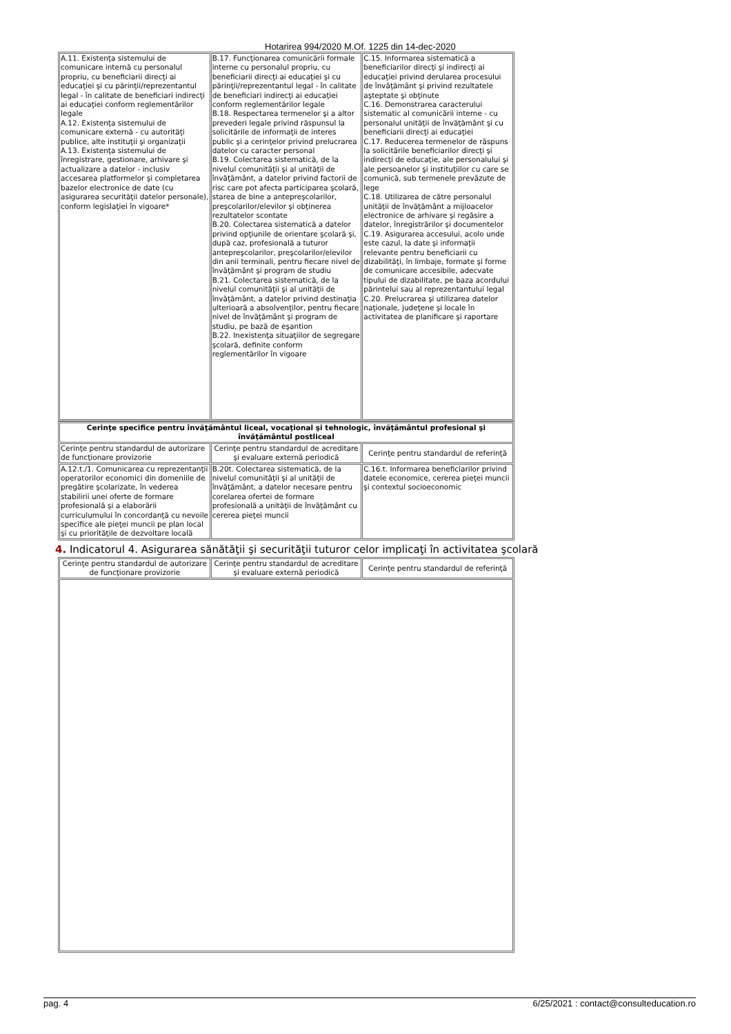Hotarirea 994/2020 M.Of. 1225 din 14-dec-2020
| A.11. Existenţa sistemului de comunicare internă cu personalul propriu, cu beneficiarii direcţi ai educaţiei şi cu părinţii/reprezentantul legal - în calitate de beneficiari indirecţi ai educaţiei conform reglementărilor legale A.12. Existenţa sistemului de comunicare externă - cu autorităţi publice, alte instituţii şi organizaţii A.13. Existenţa sistemului de înregistrare, gestionare, arhivare şi actualizare a datelor - inclusiv accesarea platformelor şi completarea bazelor electronice de date (cu asigurarea securităţii datelor personale), conform legislaţiei în vigoare* | B.17. Funcţionarea comunicării formale interne cu personalul propriu, cu beneficiarii direcţi ai educaţiei şi cu părinţii/reprezentantul legal - în calitate de beneficiari indirecţi ai educaţiei conform reglementărilor legale B.18. Respectarea termenelor şi a altor prevederi legale privind răspunsul la solicitările de informaţii de interes public şi a cerinţelor privind prelucrarea datelor cu caracter personal B.19. Colectarea sistematică, de la nivelul comunităţii şi al unităţii de învăţământ, a datelor privind factorii de risc care pot afecta participarea şcolară, starea de bine a antepreşcolarilor, preşcolarilor/elevilor şi obţinerea rezultatelor scontate B.20. Colectarea sistematică a datelor privind opţiunile de orientare şcolară şi, după caz, profesională a tuturor antepreşcolarilor, preşcolarilor/elevilor din anii terminali, pentru fiecare nivel de învăţământ şi program de studiu B.21. Colectarea sistematică, de la nivelul comunităţii şi al unităţii de învăţământ, a datelor privind destinaţia ulterioară a absolvenţilor, pentru fiecare nivel de învăţământ şi program de studiu, pe bază de eşantion B.22. Inexistenţa situaţiilor de segregare şcolară, definite conform reglementărilor în vigoare | C.15. Informarea sistematică a beneficiarilor direcţi şi indirecţi ai educaţiei privind derularea procesului de învăţământ şi privind rezultatele aşteptate şi obţinute C.16. Demonstrarea caracterului sistematic al comunicării interne - cu personalul unităţii de învăţământ şi cu beneficiarii direcţi ai educaţiei C.17. Reducerea termenelor de răspuns la solicitările beneficiarilor direcţi şi indirecţi de educaţie, ale personalului şi ale persoanelor şi instituţiilor cu care se comunică, sub termenele prevăzute de lege C.18. Utilizarea de către personalul unităţii de învăţământ a mijloacelor electronice de arhivare şi regăsire a datelor, înregistrărilor şi documentelor C.19. Asigurarea accesului, acolo unde este cazul, la date şi informaţii relevante pentru beneficiarii cu dizabilităţi, în limbaje, formate şi forme de comunicare accesibile, adecvate tipului de dizabilitate, pe baza acordului părintelui sau al reprezentantului legal C.20. Prelucrarea şi utilizarea datelor naţionale, judeţene şi locale în activitatea de planificare şi raportare |
| Cerinţe specifice pentru învăţământul liceal, vocaţional şi tehnologic, învăţământul profesional şi învăţământul postliceal | | |
| Cerinţe pentru standardul de autorizare de funcţionare provizorie | Cerinţe pentru standardul de acreditare şi evaluare externă periodică | Cerinţe pentru standardul de referinţă |
| A.12.t./1. Comunicarea cu reprezentanţii operatorilor economici din domeniile de pregătire şcolarizate, în vederea stabilirii unei oferte de formare profesională şi a elaborării curriculumului în concordanţă cu nevoile specifice ale pieţei muncii pe plan local şi cu priorităţile de dezvoltare locală | B.20t. Colectarea sistematică, de la nivelul comunităţii şi al unităţii de învăţământ, a datelor necesare pentru corelarea ofertei de formare profesională a unităţii de învăţământ cu cererea pieţei muncii | C.16.t. Informarea beneficiarilor privind datele economice, cererea pieţei muncii şi contextul socioeconomic |
4. Indicatorul 4. Asigurarea sănătăţii şi securităţii tuturor celor implicaţi în activitatea şcolară
| Cerinţe pentru standardul de autorizare de funcţionare provizorie | Cerinţe pentru standardul de acreditare şi evaluare externă periodică | Cerinţe pentru standardul de referinţă |
pag. 4 6/25/2021 : contact@consulteducation.ro